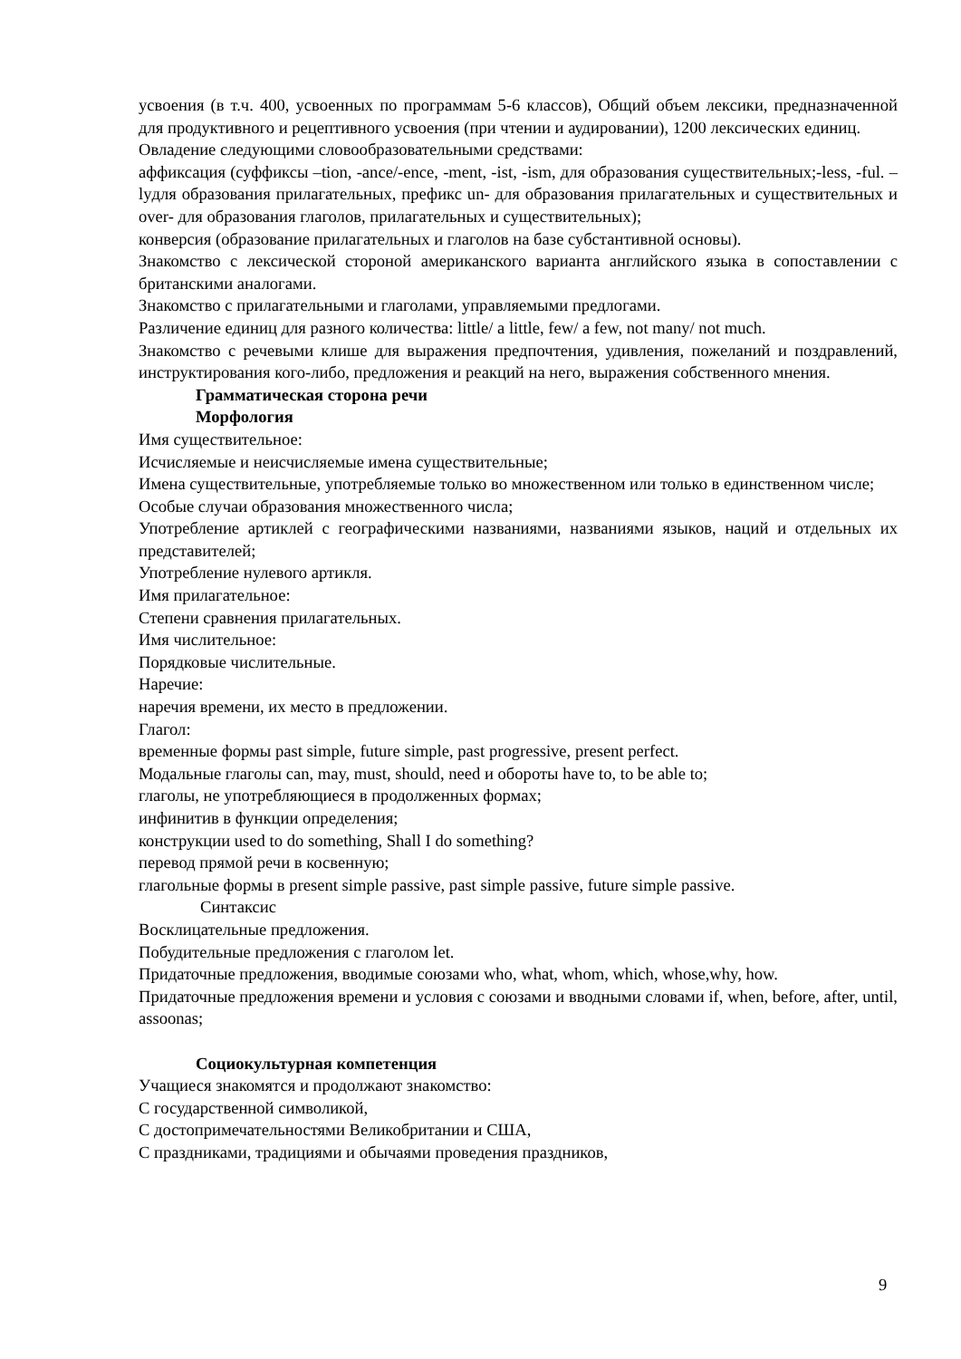усвоения (в т.ч. 400, усвоенных по программам 5-6 классов), Общий объем лексики, предназначенной для продуктивного и рецептивного усвоения (при чтении и аудировании), 1200 лексических единиц.
Овладение следующими словообразовательными средствами:
аффиксация (суффиксы –tion, -ance/-ence, -ment, -ist, -ism, для образования существительных;-less, -ful. –lyдля образования прилагательных, префикс un- для образования прилагательных и существительных и over- для образования глаголов, прилагательных и существительных);
конверсия (образование прилагательных и глаголов на базе субстантивной основы).
Знакомство с лексической стороной американского варианта английского языка в сопоставлении с британскими аналогами.
Знакомство с прилагательными и глаголами, управляемыми предлогами.
Различение единиц для разного количества: little/ a little, few/ a few, not many/ not much.
Знакомство с речевыми клише для выражения предпочтения, удивления, пожеланий и поздравлений, инструктирования кого-либо, предложения и реакций на него, выражения собственного мнения.
Грамматическая сторона речи
Морфология
Имя существительное:
Исчисляемые и неисчисляемые имена существительные;
Имена существительные, употребляемые только во множественном или только в единственном числе;
Особые случаи образования множественного числа;
Употребление артиклей с географическими названиями, названиями языков, наций и отдельных их представителей;
Употребление нулевого артикля.
Имя прилагательное:
Степени сравнения прилагательных.
Имя числительное:
Порядковые числительные.
Наречие:
наречия времени, их место в предложении.
Глагол:
временные формы past simple, future simple, past progressive, present perfect.
Модальные глаголы can, may, must, should, need и обороты have to, to be able to;
глаголы, не употребляющиеся в продолженных формах;
инфинитив в функции определения;
конструкции used to do something, Shall I do something?
перевод прямой речи в косвенную;
глагольные формы в present simple passive, past simple passive, future simple passive.
Синтаксис
Восклицательные предложения.
Побудительные предложения с глаголом let.
Придаточные предложения, вводимые союзами who, what, whom, which, whose,why, how.
Придаточные предложения времени и условия с союзами и вводными словами if, when, before, after, until, assoonas;
Социокультурная компетенция
Учащиеся знакомятся и продолжают знакомство:
С государственной символикой,
С достопримечательностями Великобритании и США,
С праздниками, традициями и обычаями проведения праздников,
9